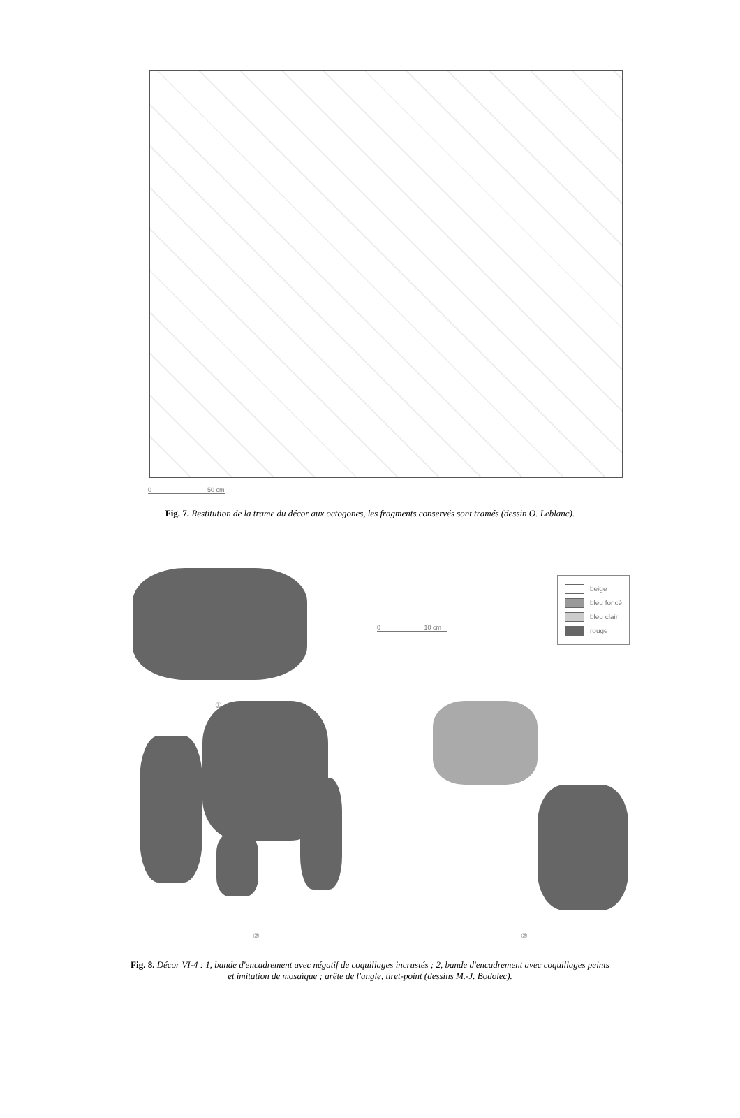0 50 cm
Fig. 7. Restitution de la trame du décor aux octogones, les fragments conservés sont tramés (dessin O. Leblanc).
beige
bleu foncé
bleu clair
rouge
0 10 cm
①
② ②
Fig. 8. Décor VI-4 : 1, bande d'encadrement avec négatif de coquillages incrustés ; 2, bande d'encadrement avec coquillages peints
et imitation de mosaïque ; arête de l'angle, tiret-point (dessins M.-J. Bodolec).